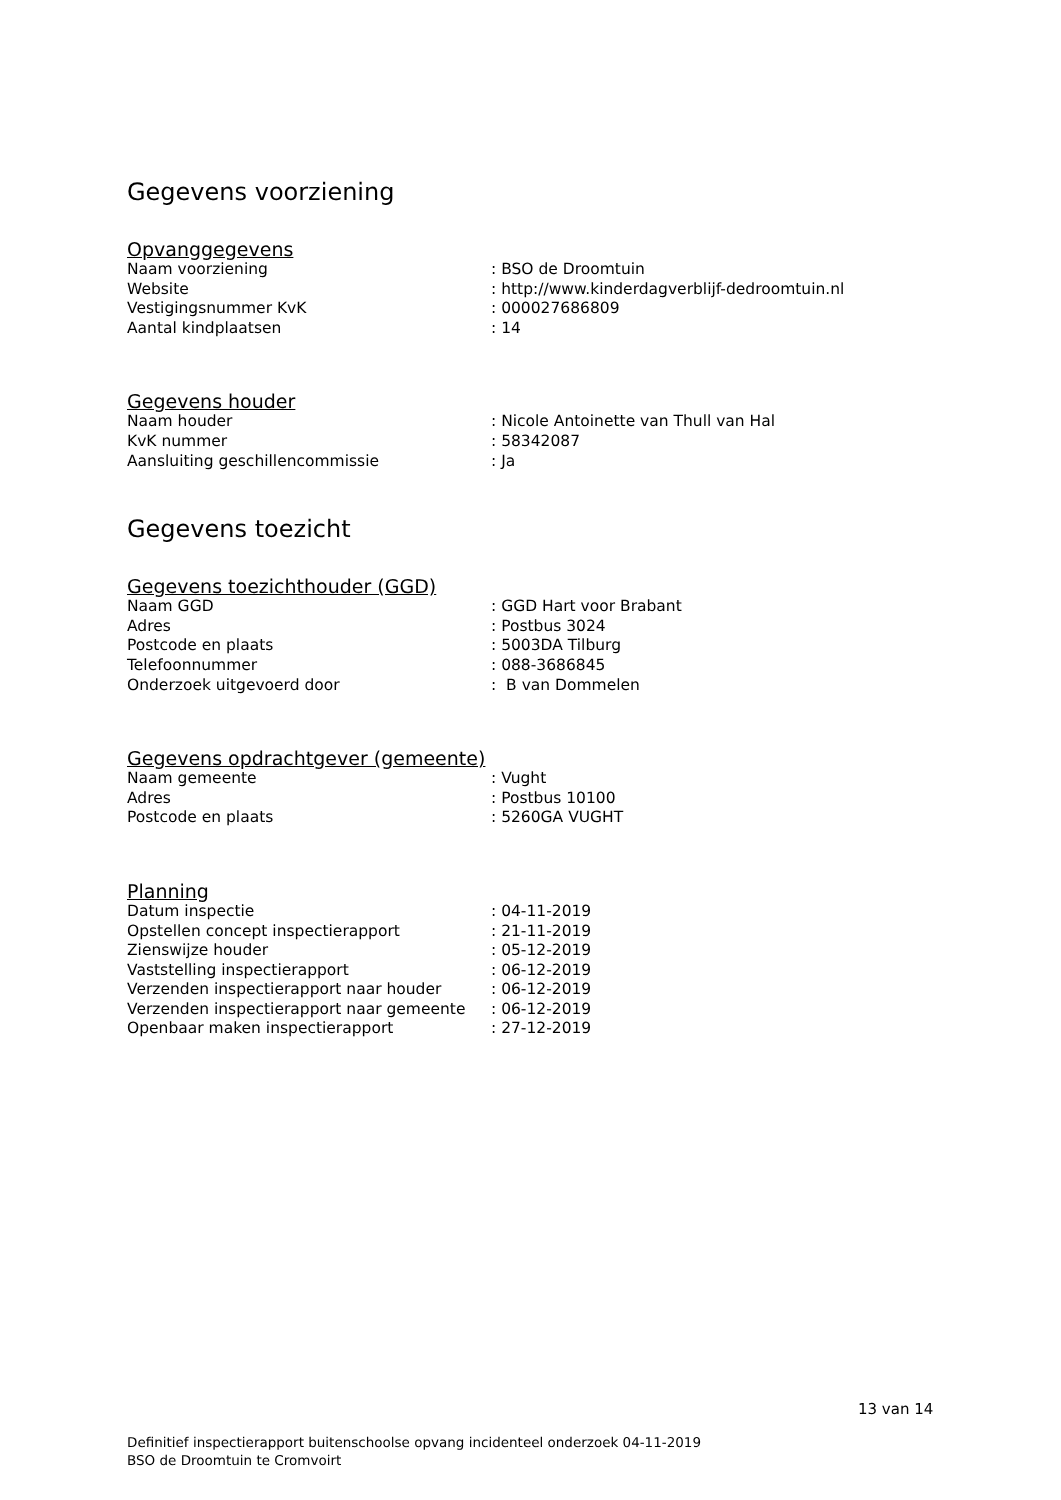Gegevens voorziening
Opvanggegevens
| Naam voorziening | : BSO de Droomtuin |
| Website | : http://www.kinderdagverblijf-dedroomtuin.nl |
| Vestigingsnummer KvK | : 000027686809 |
| Aantal kindplaatsen | : 14 |
Gegevens houder
| Naam houder | : Nicole Antoinette van Thull van Hal |
| KvK nummer | : 58342087 |
| Aansluiting geschillencommissie | : Ja |
Gegevens toezicht
Gegevens toezichthouder (GGD)
| Naam GGD | : GGD Hart voor Brabant |
| Adres | : Postbus 3024 |
| Postcode en plaats | : 5003DA Tilburg |
| Telefoonnummer | : 088-3686845 |
| Onderzoek uitgevoerd door | : B van Dommelen |
Gegevens opdrachtgever (gemeente)
| Naam gemeente | : Vught |
| Adres | : Postbus 10100 |
| Postcode en plaats | : 5260GA VUGHT |
Planning
| Datum inspectie | : 04-11-2019 |
| Opstellen concept inspectierapport | : 21-11-2019 |
| Zienswijze houder | : 05-12-2019 |
| Vaststelling inspectierapport | : 06-12-2019 |
| Verzenden inspectierapport naar houder | : 06-12-2019 |
| Verzenden inspectierapport naar gemeente | : 06-12-2019 |
| Openbaar maken inspectierapport | : 27-12-2019 |
13 van 14
Definitief inspectierapport buitenschoolse opvang incidenteel onderzoek 04-11-2019
BSO de Droomtuin te Cromvoirt